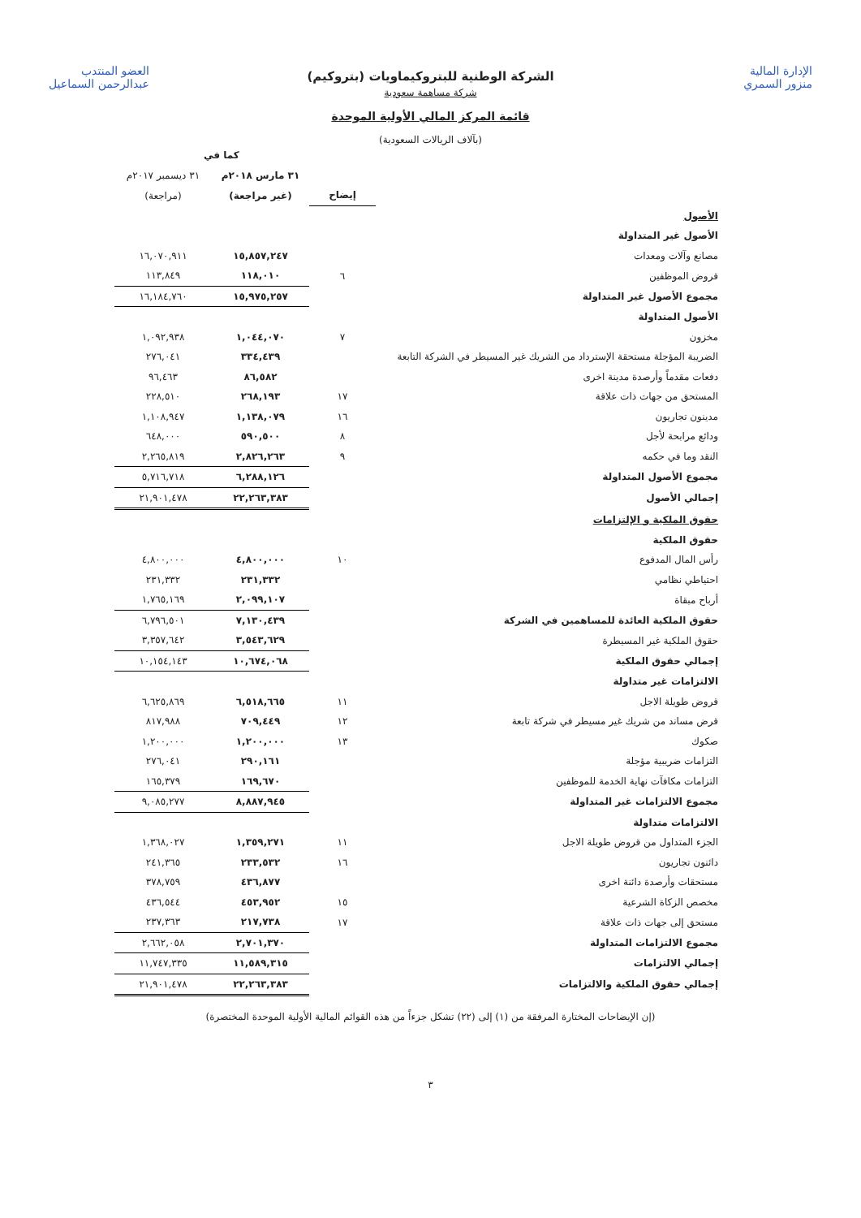الشركة الوطنية للبتروكيماويات (بتروكيم)
شركة مساهمة سعودية
قائمة المركز المالي الأولية الموحدة
(بآلاف الريالات السعودية)
الإدارة المالية
منزور السمري العضو المنتدب
عبدالرحمن السماعيل
| | | كما في | |
| | | ٣١ مارس ٢٠١٨م | ٣١ ديسمبر ٢٠١٧م |
| | إيضاح | (غير مراجعة) | (مراجعة) |
| الأصول | | | |
| الأصول غير المتداولة | | | |
| مصانع وآلات ومعدات | | ١٥,٨٥٧,٢٤٧ | ١٦,٠٧٠,٩١١ |
| قروض الموظفين | ٦ | ١١٨,٠١٠ | ١١٣,٨٤٩ |
| مجموع الأصول غير المتداولة | | ١٥,٩٧٥,٢٥٧ | ١٦,١٨٤,٧٦٠ |
| الأصول المتداولة | | | |
| مخزون | ٧ | ١,٠٤٤,٠٧٠ | ١,٠٩٢,٩٣٨ |
| الضريبة المؤجلة مستحقة الإسترداد من الشريك غير المسيطر في الشركة التابعة | | ٣٣٤,٤٣٩ | ٢٧٦,٠٤١ |
| دفعات مقدماً وأرصدة مدينة اخرى | | ٨٦,٥٨٢ | ٩٦,٤٦٣ |
| المستحق من جهات ذات علاقة | ١٧ | ٢٦٨,١٩٣ | ٢٢٨,٥١٠ |
| مدينون تجاريون | ١٦ | ١,١٣٨,٠٧٩ | ١,١٠٨,٩٤٧ |
| ودائع مرابحة لأجل | ٨ | ٥٩٠,٥٠٠ | ٦٤٨,٠٠٠ |
| النقد وما في حكمه | ٩ | ٢,٨٢٦,٢٦٣ | ٢,٢٦٥,٨١٩ |
| مجموع الأصول المتداولة | | ٦,٢٨٨,١٢٦ | ٥,٧١٦,٧١٨ |
| إجمالي الأصول | | ٢٢,٢٦٣,٣٨٣ | ٢١,٩٠١,٤٧٨ |
| حقوق الملكية و الإلتزامات | | | |
| حقوق الملكية | | | |
| رأس المال المدفوع | ١٠ | ٤,٨٠٠,٠٠٠ | ٤,٨٠٠,٠٠٠ |
| احتياطي نظامي | | ٢٣١,٣٣٢ | ٢٣١,٣٣٢ |
| أرباح مبقاة | | ٢,٠٩٩,١٠٧ | ١,٧٦٥,١٦٩ |
| حقوق الملكية العائدة للمساهمين في الشركة | | ٧,١٣٠,٤٣٩ | ٦,٧٩٦,٥٠١ |
| حقوق الملكية غير المسيطرة | | ٣,٥٤٣,٦٢٩ | ٣,٣٥٧,٦٤٢ |
| إجمالي حقوق الملكية | | ١٠,٦٧٤,٠٦٨ | ١٠,١٥٤,١٤٣ |
| الالتزامات غير متداولة | | | |
| قروض طويلة الاجل | ١١ | ٦,٥١٨,٦٦٥ | ٦,٦٢٥,٨٦٩ |
| قرض مساند من شريك غير مسيطر في شركة تابعة | ١٢ | ٧٠٩,٤٤٩ | ٨١٧,٩٨٨ |
| صكوك | ١٣ | ١,٢٠٠,٠٠٠ | ١,٢٠٠,٠٠٠ |
| التزامات ضريبية مؤجلة | | ٢٩٠,١٦١ | ٢٧٦,٠٤١ |
| التزامات مكافآت نهاية الخدمة للموظفين | | ١٦٩,٦٧٠ | ١٦٥,٣٧٩ |
| مجموع الالتزامات غير المتداولة | | ٨,٨٨٧,٩٤٥ | ٩,٠٨٥,٢٧٧ |
| الالتزامات متداولة | | | |
| الجزء المتداول من قروض طويلة الاجل | ١١ | ١,٣٥٩,٢٧١ | ١,٣٦٨,٠٢٧ |
| دائنون تجاريون | ١٦ | ٢٣٣,٥٣٢ | ٢٤١,٣٦٥ |
| مستحقات وأرصدة دائنة اخرى | | ٤٣٦,٨٧٧ | ٣٧٨,٧٥٩ |
| مخصص الزكاة الشرعية | ١٥ | ٤٥٣,٩٥٢ | ٤٣٦,٥٤٤ |
| مستحق إلى جهات ذات علاقة | ١٧ | ٢١٧,٧٣٨ | ٢٣٧,٣٦٣ |
| مجموع الالتزامات المتداولة | | ٢,٧٠١,٣٧٠ | ٢,٦٦٢,٠٥٨ |
| إجمالي الالتزامات | | ١١,٥٨٩,٣١٥ | ١١,٧٤٧,٣٣٥ |
| إجمالي حقوق الملكية والالتزامات | | ٢٢,٢٦٣,٣٨٣ | ٢١,٩٠١,٤٧٨ |
(إن الإيضاحات المختارة المرفقة من (١) إلى (٢٢) تشكل جزءاً من هذه القوائم المالية الأولية الموحدة المختصرة)
٣